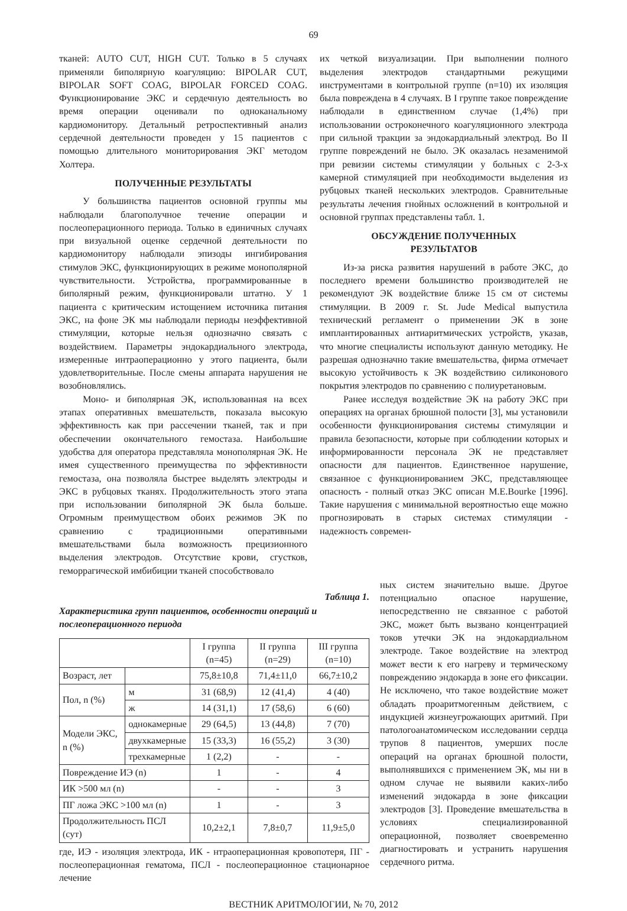69
тканей: AUTO CUT, HIGH CUT. Только в 5 случаях применяли биполярную коагуляцию: BIPOLAR CUT, BIPOLAR SOFT COAG, BIPOLAR FORCED COAG. Функционирование ЭКС и сердечную деятельность во время операции оценивали по одноканальному кардиомонитору. Детальный ретроспективный анализ сердечной деятельности проведен у 15 пациентов с помощью длительного мониторирования ЭКГ методом Холтера.
ПОЛУЧЕННЫЕ РЕЗУЛЬТАТЫ
У большинства пациентов основной группы мы наблюдали благополучное течение операции и послеоперационного периода. Только в единичных случаях при визуальной оценке сердечной деятельности по кардиомонитору наблюдали эпизоды ингибирования стимулов ЭКС, функционирующих в режиме монополярной чувствительности. Устройства, программированные в биполярный режим, функционировали штатно. У 1 пациента с критическим истощением источника питания ЭКС, на фоне ЭК мы наблюдали периоды неэффективной стимуляции, которые нельзя однозначно связать с воздействием. Параметры эндокардиального электрода, измеренные интраоперационно у этого пациента, были удовлетворительные. После смены аппарата нарушения не возобновлялись.
Моно- и биполярная ЭК, использованная на всех этапах оперативных вмешательств, показала высокую эффективность как при рассечении тканей, так и при обеспечении окончательного гемостаза. Наибольшие удобства для оператора представляла монополярная ЭК. Не имея существенного преимущества по эффективности гемостаза, она позволяла быстрее выделять электроды и ЭКС в рубцовых тканях. Продолжительность этого этапа при использовании биполярной ЭК была больше. Огромным преимуществом обоих режимов ЭК по сравнению с традиционными оперативными вмешательствами была возможность прецизионного выделения электродов. Отсутствие крови, сгустков, геморрагической имбибиции тканей способствовало
их четкой визуализации. При выполнении полного выделения электродов стандартными режущими инструментами в контрольной группе (n=10) их изоляция была повреждена в 4 случаях. В I группе такое повреждение наблюдали в единственном случае (1,4%) при использовании остроконечного коагуляционного электрода при сильной тракции за эндокардиальный электрод. Во II группе повреждений не было. ЭК оказалась незаменимой при ревизии системы стимуляции у больных с 2-3-х камерной стимуляцией при необходимости выделения из рубцовых тканей нескольких электродов. Сравнительные результаты лечения гнойных осложнений в контрольной и основной группах представлены табл. 1.
ОБСУЖДЕНИЕ ПОЛУЧЕННЫХ
РЕЗУЛЬТАТОВ
Из-за риска развития нарушений в работе ЭКС, до последнего времени большинство производителей не рекомендуют ЭК воздействие ближе 15 см от системы стимуляции. В 2009 г. St. Jude Medical выпустила технический регламент о применении ЭК в зоне имплантированных антиаритмических устройств, указав, что многие специалисты используют данную методику. Не разрешая однозначно такие вмешательства, фирма отмечает высокую устойчивость к ЭК воздействию силиконового покрытия электродов по сравнению с полиуретановым.
Ранее исследуя воздействие ЭК на работу ЭКС при операциях на органах брюшной полости [3], мы установили особенности функционирования системы стимуляции и правила безопасности, которые при соблюдении которых и информированности персонала ЭК не представляет опасности для пациентов. Единственное нарушение, связанное с функционированием ЭКС, представляющее опасность - полный отказ ЭКС описан M.E.Bourke [1996]. Такие нарушения с минимальной вероятностью еще можно прогнозировать в старых системах стимуляции - надежность современ-
Таблица 1.
Характеристика групп пациентов, особенности операций и послеоперационного периода
| | | I группа (n=45) | II группа (n=29) | III группа (n=10) |
| --- | --- | --- | --- | --- |
| Возраст, лет | | 75,8±10,8 | 71,4±11,0 | 66,7±10,2 |
| Пол, n (%) | м | 31 (68,9) | 12 (41,4) | 4 (40) |
| | ж | 14 (31,1) | 17 (58,6) | 6 (60) |
| Модели ЭКС, n (%) | однокамерные | 29 (64,5) | 13 (44,8) | 7 (70) |
| | двухкамерные | 15 (33,3) | 16 (55,2) | 3 (30) |
| | трехкамерные | 1 (2,2) | - | - |
| Повреждение ИЭ (n) | | 1 | - | 4 |
| ИК >500 мл (n) | | - | - | 3 |
| ПГ ложа ЭКС >100 мл (n) | | 1 | - | 3 |
| Продолжительность ПСЛ (сут) | | 10,2±2,1 | 7,8±0,7 | 11,9±5,0 |
где, ИЭ - изоляция электрода, ИК - нтраоперационная кровопотеря, ПГ - послеоперационная гематома, ПСЛ - послеоперационное стационарное лечение
ных систем значительно выше. Другое потенциально опасное нарушение, непосредственно не связанное с работой ЭКС, может быть вызвано концентрацией токов утечки ЭК на эндокардиальном электроде. Такое воздействие на электрод может вести к его нагреву и термическому повреждению эндокарда в зоне его фиксации. Не исключено, что такое воздействие может обладать проаритмогенным действием, с индукцией жизнеугрожающих аритмий. При патологоанатомическом исследовании сердца трупов 8 пациентов, умерших после операций на органах брюшной полости, выполнявшихся с применением ЭК, мы ни в одном случае не выявили каких-либо изменений эндокарда в зоне фиксации электродов [3]. Проведение вмешательства в условиях специализированной операционной, позволяет своевременно диагностировать и устранить нарушения сердечного ритма.
ВЕСТНИК АРИТМОЛОГИИ, № 70, 2012